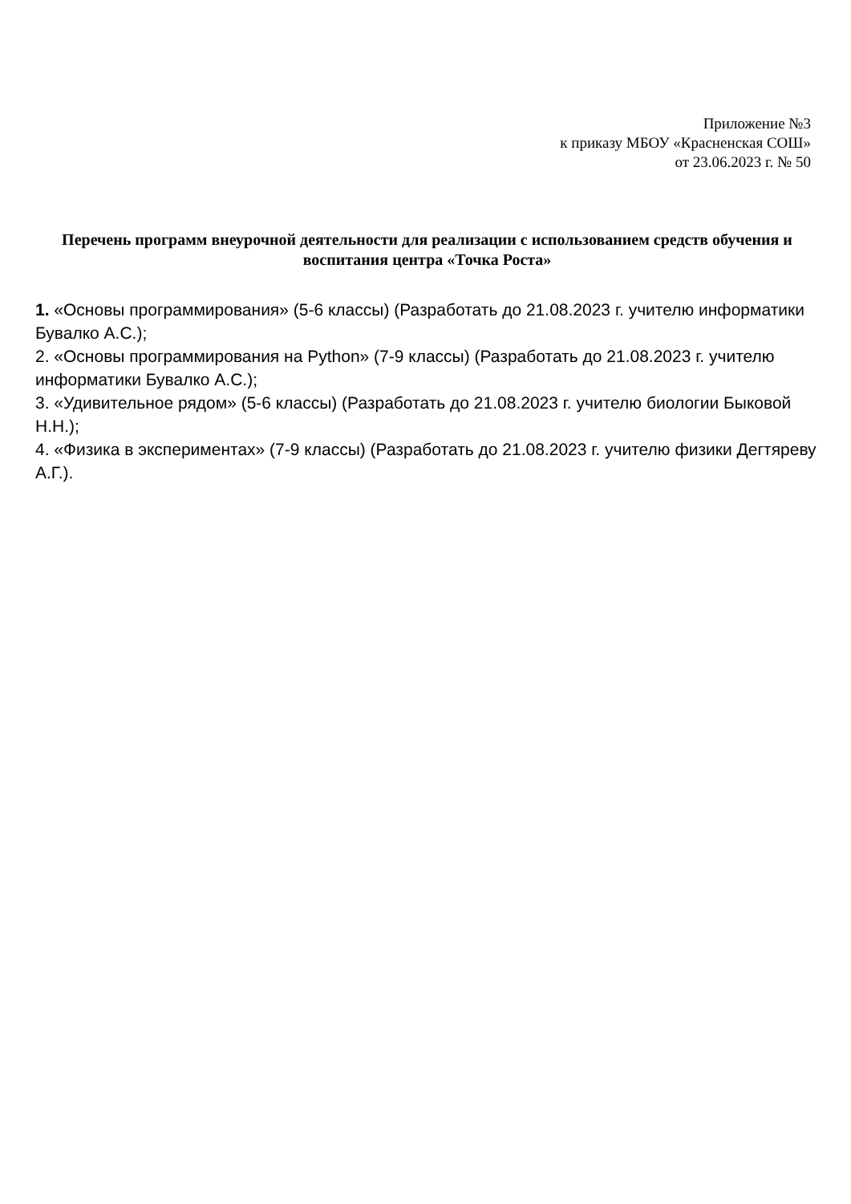Приложение №3
к приказу МБОУ «Красненская СОШ»
от 23.06.2023 г. № 50
Перечень программ внеурочной деятельности для реализации с использованием средств обучения и воспитания центра «Точка Роста»
1. «Основы программирования» (5-6 классы) (Разработать до 21.08.2023 г. учителю информатики Бувалко А.С.);
2. «Основы программирования на Python» (7-9 классы) (Разработать до 21.08.2023 г. учителю информатики Бувалко А.С.);
3. «Удивительное рядом» (5-6 классы) (Разработать до 21.08.2023 г. учителю биологии Быковой Н.Н.);
4. «Физика в экспериментах» (7-9 классы) (Разработать до 21.08.2023 г. учителю физики Дегтяреву А.Г.).